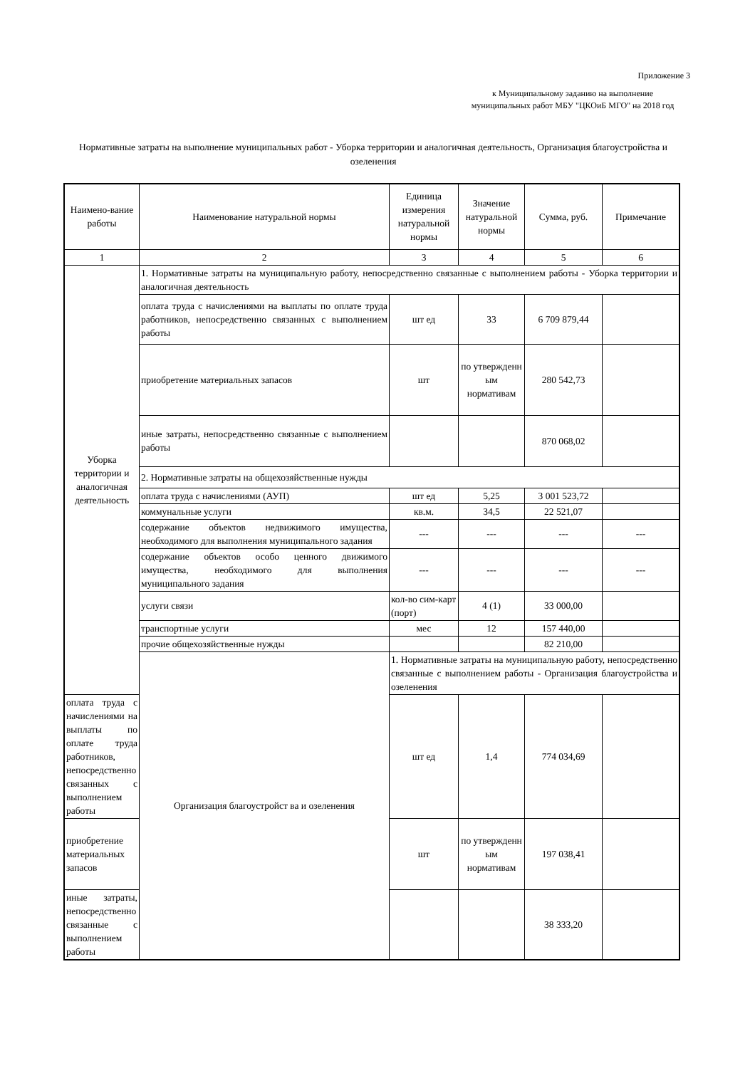Приложение 3
к Муниципальному заданию на выполнение муниципальных работ МБУ "ЦКОиБ МГО" на 2018 год
Нормативные затраты на выполнение муниципальных работ - Уборка территории и аналогичная деятельность, Организация благоустройства и озеленения
| Наимено-вание работы | Наименование натуральной нормы | Единица измерения натуральной нормы | Значение натуральной нормы | Сумма, руб. | Примечание |
| --- | --- | --- | --- | --- | --- |
| 1 | 2 | 3 | 4 | 5 | 6 |
| Уборка территории и аналогичная деятельность | 1. Нормативные затраты на муниципальную работу, непосредственно связанные с выполнением работы - Уборка территории и аналогичная деятельность | | | | |
| | оплата труда с начислениями на выплаты по оплате труда работников, непосредственно связанных с выполнением работы | шт ед | 33 | 6 709 879,44 | |
| | приобретение материальных запасов | шт | по утвержденн ым нормативам | 280 542,73 | |
| | иные затраты, непосредственно связанные с выполнением работы | | | 870 068,02 | |
| | 2. Нормативные затраты на общехозяйственные нужды | | | | |
| | оплата труда с начислениями (АУП) | шт ед | 5,25 | 3 001 523,72 | |
| | коммунальные услуги | кв.м. | 34,5 | 22 521,07 | |
| | содержание объектов недвижимого имущества, необходимого для выполнения муниципального задания | --- | --- | --- | --- |
| | содержание объектов особо ценного движимого имущества, необходимого для выполнения муниципального задания | --- | --- | --- | --- |
| | услуги связи | кол-во сим-карт (порт) | 4 (1) | 33 000,00 | |
| | транспортные услуги | мес | 12 | 157 440,00 | |
| | прочие общехозяйственные нужды | | | 82 210,00 | |
| | Организация благоустройст ва и озеленения | 1. Нормативные затраты на муниципальную работу, непосредственно связанные с выполнением работы - Организация благоустройства и озеленения | | | |
| оплата труда с начислениями на выплаты по оплате труда работников, непосредственно связанных с выполнением работы | | шт ед | 1,4 | 774 034,69 | |
| приобретение материальных запасов | | шт | по утвержденн ым нормативам | 197 038,41 | |
| иные затраты, непосредственно связанные с выполнением работы | | | | 38 333,20 | |